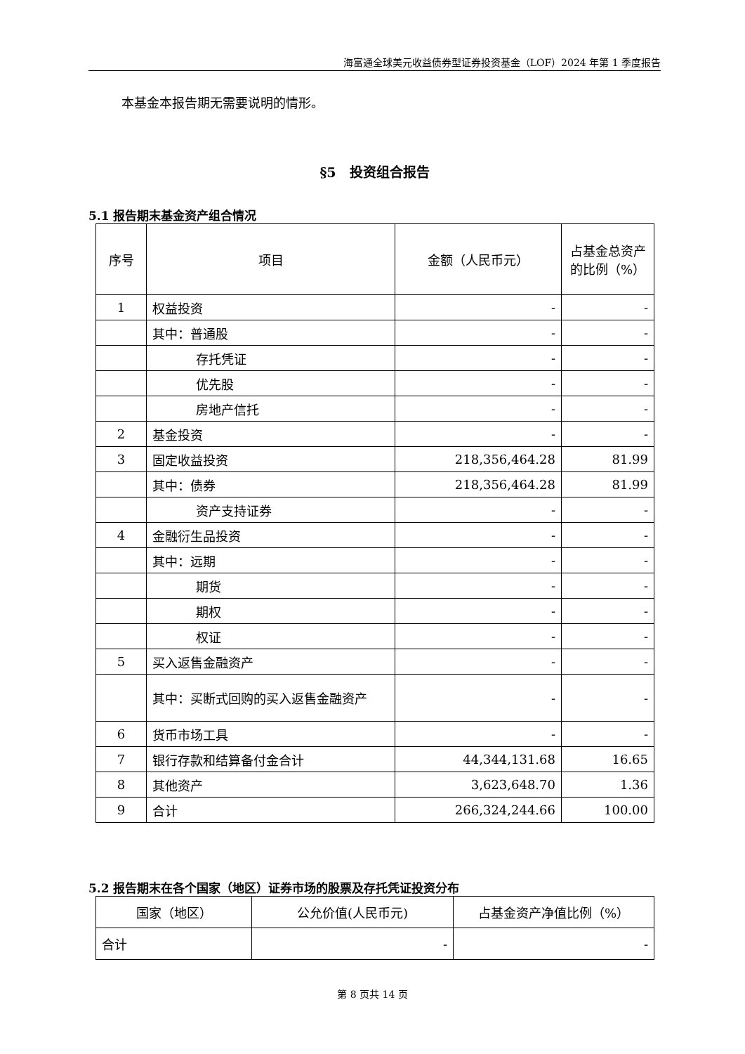海富通全球美元收益债券型证券投资基金（LOF）2024 年第 1 季度报告
本基金本报告期无需要说明的情形。
§5　投资组合报告
5.1 报告期末基金资产组合情况
| 序号 | 项目 | 金额（人民币元） | 占基金总资产的比例（%） |
| --- | --- | --- | --- |
| 1 | 权益投资 | - | - |
| | 其中：普通股 | - | - |
| | 存托凭证 | - | - |
| | 优先股 | - | - |
| | 房地产信托 | - | - |
| 2 | 基金投资 | - | - |
| 3 | 固定收益投资 | 218,356,464.28 | 81.99 |
| | 其中：债券 | 218,356,464.28 | 81.99 |
| | 资产支持证券 | - | - |
| 4 | 金融衍生品投资 | - | - |
| | 其中：远期 | - | - |
| | 期货 | - | - |
| | 期权 | - | - |
| | 权证 | - | - |
| 5 | 买入返售金融资产 | - | - |
| | 其中：买断式回购的买入返售金融资产 | - | - |
| 6 | 货币市场工具 | - | - |
| 7 | 银行存款和结算备付金合计 | 44,344,131.68 | 16.65 |
| 8 | 其他资产 | 3,623,648.70 | 1.36 |
| 9 | 合计 | 266,324,244.66 | 100.00 |
5.2 报告期末在各个国家（地区）证券市场的股票及存托凭证投资分布
| 国家（地区） | 公允价值(人民币元) | 占基金资产净值比例（%） |
| --- | --- | --- |
| 合计 | - | - |
第 8 页共 14 页